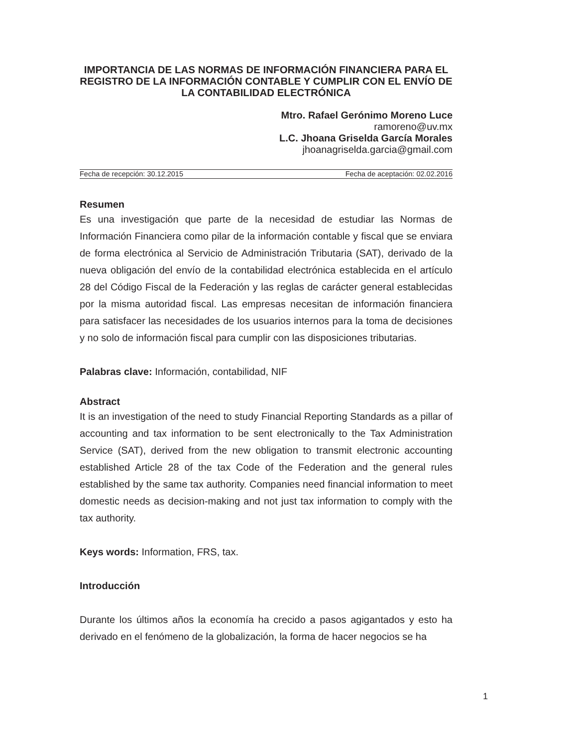IMPORTANCIA DE LAS NORMAS DE INFORMACIÓN FINANCIERA PARA EL REGISTRO DE LA INFORMACIÓN CONTABLE Y CUMPLIR CON EL ENVÍO DE LA CONTABILIDAD ELECTRÓNICA
Mtro. Rafael Gerónimo Moreno Luce
ramoreno@uv.mx
L.C. Jhoana Griselda García Morales
jhoanagriselda.garcia@gmail.com
Fecha de recepción: 30.12.2015 Fecha de aceptación: 02.02.2016
Resumen
Es una investigación que parte de la necesidad de estudiar las Normas de Información Financiera como pilar de la información contable y fiscal que se enviara de forma electrónica al Servicio de Administración Tributaria (SAT), derivado de la nueva obligación del envío de la contabilidad electrónica establecida en el artículo 28 del Código Fiscal de la Federación y las reglas de carácter general establecidas por la misma autoridad fiscal. Las empresas necesitan de información financiera para satisfacer las necesidades de los usuarios internos para la toma de decisiones y no solo de información fiscal para cumplir con las disposiciones tributarias.
Palabras clave: Información, contabilidad, NIF
Abstract
It is an investigation of the need to study Financial Reporting Standards as a pillar of accounting and tax information to be sent electronically to the Tax Administration Service (SAT), derived from the new obligation to transmit electronic accounting established Article 28 of the tax Code of the Federation and the general rules established by the same tax authority. Companies need financial information to meet domestic needs as decision-making and not just tax information to comply with the tax authority.
Keys words: Information, FRS, tax.
Introducción
Durante los últimos años la economía ha crecido a pasos agigantados y esto ha derivado en el fenómeno de la globalización, la forma de hacer negocios se ha
1